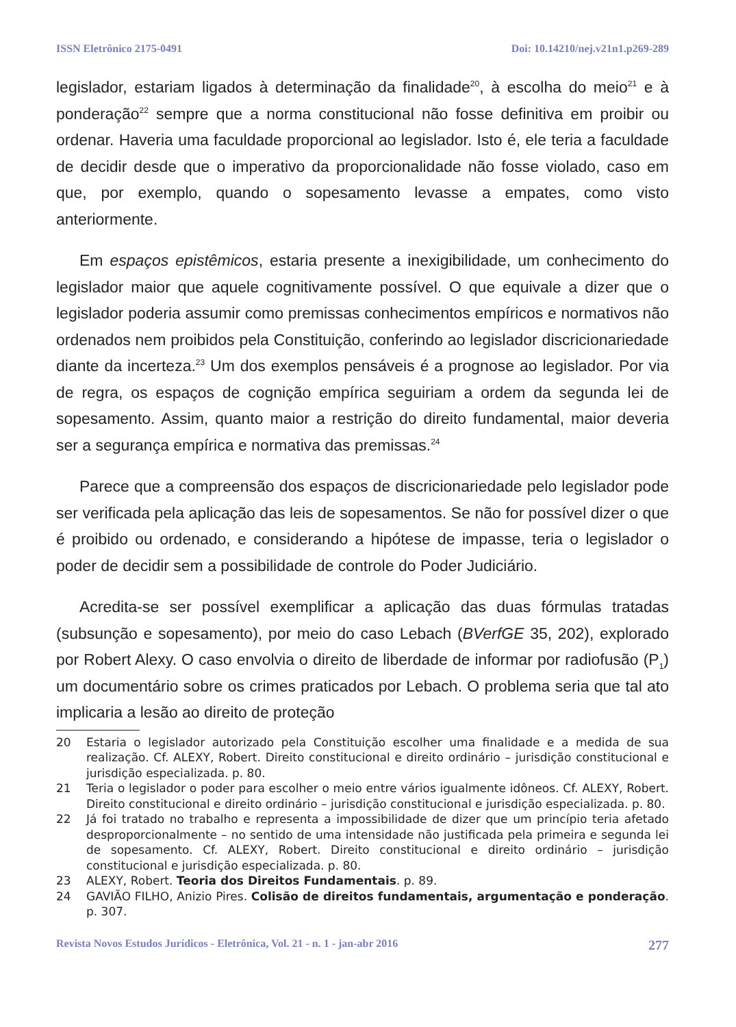ISSN Eletrônico 2175-0491 Doi: 10.14210/nej.v21n1.p269-289
legislador, estariam ligados à determinação da finalidade<sup>20</sup>, à escolha do meio<sup>21</sup> e à ponderação<sup>22</sup> sempre que a norma constitucional não fosse definitiva em proibir ou ordenar. Haveria uma faculdade proporcional ao legislador. Isto é, ele teria a faculdade de decidir desde que o imperativo da proporcionalidade não fosse violado, caso em que, por exemplo, quando o sopesamento levasse a empates, como visto anteriormente.
Em espaços epistêmicos, estaria presente a inexigibilidade, um conhecimento do legislador maior que aquele cognitivamente possível. O que equivale a dizer que o legislador poderia assumir como premissas conhecimentos empíricos e normativos não ordenados nem proibidos pela Constituição, conferindo ao legislador discricionariedade diante da incerteza.<sup>23</sup> Um dos exemplos pensáveis é a prognose ao legislador. Por via de regra, os espaços de cognição empírica seguiriam a ordem da segunda lei de sopesamento. Assim, quanto maior a restrição do direito fundamental, maior deveria ser a segurança empírica e normativa das premissas.<sup>24</sup>
Parece que a compreensão dos espaços de discricionariedade pelo legislador pode ser verificada pela aplicação das leis de sopesamentos. Se não for possível dizer o que é proibido ou ordenado, e considerando a hipótese de impasse, teria o legislador o poder de decidir sem a possibilidade de controle do Poder Judiciário.
Acredita-se ser possível exemplificar a aplicação das duas fórmulas tratadas (subsunção e sopesamento), por meio do caso Lebach (BVerfGE 35, 202), explorado por Robert Alexy. O caso envolvia o direito de liberdade de informar por radiofusão (P<sub>1</sub>) um documentário sobre os crimes praticados por Lebach. O problema seria que tal ato implicaria a lesão ao direito de proteção
20 Estaria o legislador autorizado pela Constituição escolher uma finalidade e a medida de sua realização. Cf. ALEXY, Robert. Direito constitucional e direito ordinário – jurisdição constitucional e jurisdição especializada. p. 80.
21 Teria o legislador o poder para escolher o meio entre vários igualmente idôneos. Cf. ALEXY, Robert. Direito constitucional e direito ordinário – jurisdição constitucional e jurisdição especializada. p. 80.
22 Já foi tratado no trabalho e representa a impossibilidade de dizer que um princípio teria afetado desproporcionalmente – no sentido de uma intensidade não justificada pela primeira e segunda lei de sopesamento. Cf. ALEXY, Robert. Direito constitucional e direito ordinário – jurisdição constitucional e jurisdição especializada. p. 80.
23 ALEXY, Robert. Teoria dos Direitos Fundamentais. p. 89.
24 GAVIÃO FILHO, Anizio Pires. Colisão de direitos fundamentais, argumentação e ponderação. p. 307.
Revista Novos Estudos Jurídicos - Eletrônica, Vol. 21 - n. 1 - jan-abr 2016 277